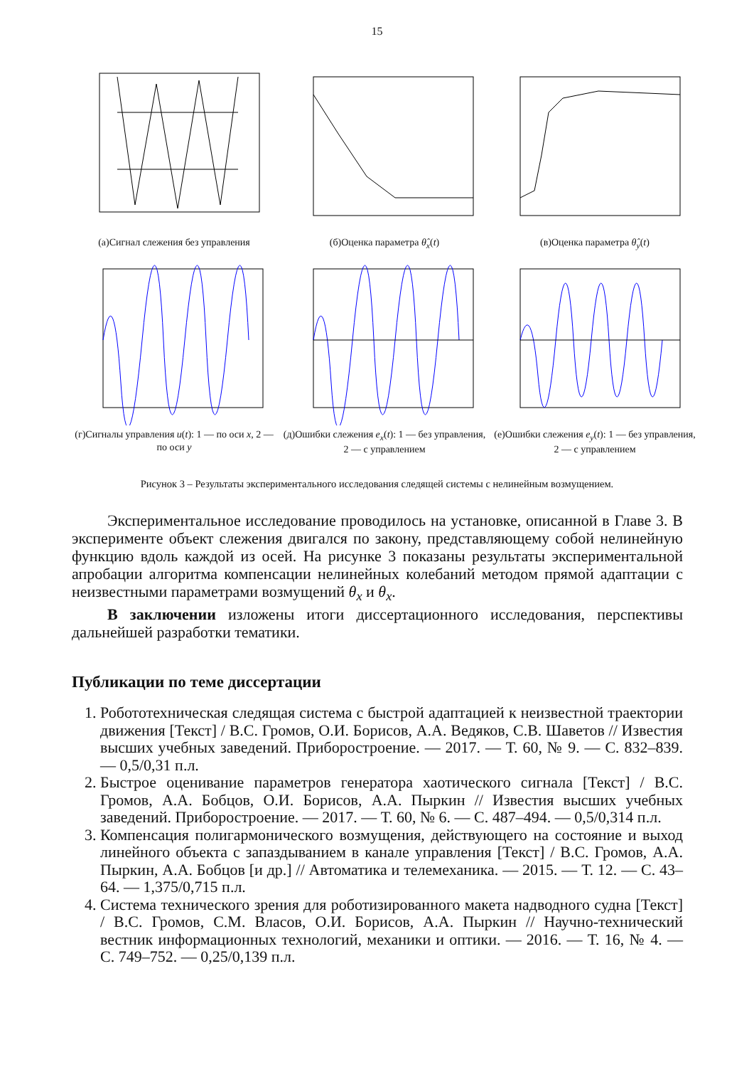15
(а)Сигнал слежения без управления
(б)Оценка параметра θ̂<sub>x</sub>(t)
(в)Оценка параметра θ̂<sub>y</sub>(t)
(г)Сигналы управления u(t): 1 — по оси x, 2 — по оси y
(д)Ошибки слежения e<sub>x</sub>(t): 1 — без управления, 2 — с управлением
(е)Ошибки слежения e<sub>y</sub>(t): 1 — без управления, 2 — с управлением
Рисунок 3 – Результаты экспериментального исследования следящей системы с нелинейным возмущением.
Экспериментальное исследование проводилось на установке, описанной в Главе 3. В эксперименте объект слежения двигался по закону, представляющему собой нелинейную функцию вдоль каждой из осей. На рисунке 3 показаны результаты экспериментальной апробации алгоритма компенсации нелинейных колебаний методом прямой адаптации с неизвестными параметрами возмущений θ<sub>x</sub> и θ<sub>x</sub>.
В заключении изложены итоги диссертационного исследования, перспективы дальнейшей разработки тематики.
Публикации по теме диссертации
1. Робототехническая следящая система с быстрой адаптацией к неизвестной траектории движения [Текст] / В.С. Громов, О.И. Борисов, А.А. Ведяков, С.В. Шаветов // Известия высших учебных заведений. Приборостроение. — 2017. — Т. 60, № 9. — С. 832–839. — 0,5/0,31 п.л.
2. Быстрое оценивание параметров генератора хаотического сигнала [Текст] / В.С. Громов, А.А. Бобцов, О.И. Борисов, А.А. Пыркин // Известия высших учебных заведений. Приборостроение. — 2017. — Т. 60, № 6. — С. 487–494. — 0,5/0,314 п.л.
3. Компенсация полигармонического возмущения, действующего на состояние и выход линейного объекта с запаздыванием в канале управления [Текст] / В.С. Громов, А.А. Пыркин, А.А. Бобцов [и др.] // Автоматика и телемеханика. — 2015. — Т. 12. — С. 43–64. — 1,375/0,715 п.л.
4. Система технического зрения для роботизированного макета надводного судна [Текст] / В.С. Громов, С.М. Власов, О.И. Борисов, А.А. Пыркин // Научно-технический вестник информационных технологий, механики и оптики. — 2016. — Т. 16, № 4. — С. 749–752. — 0,25/0,139 п.л.